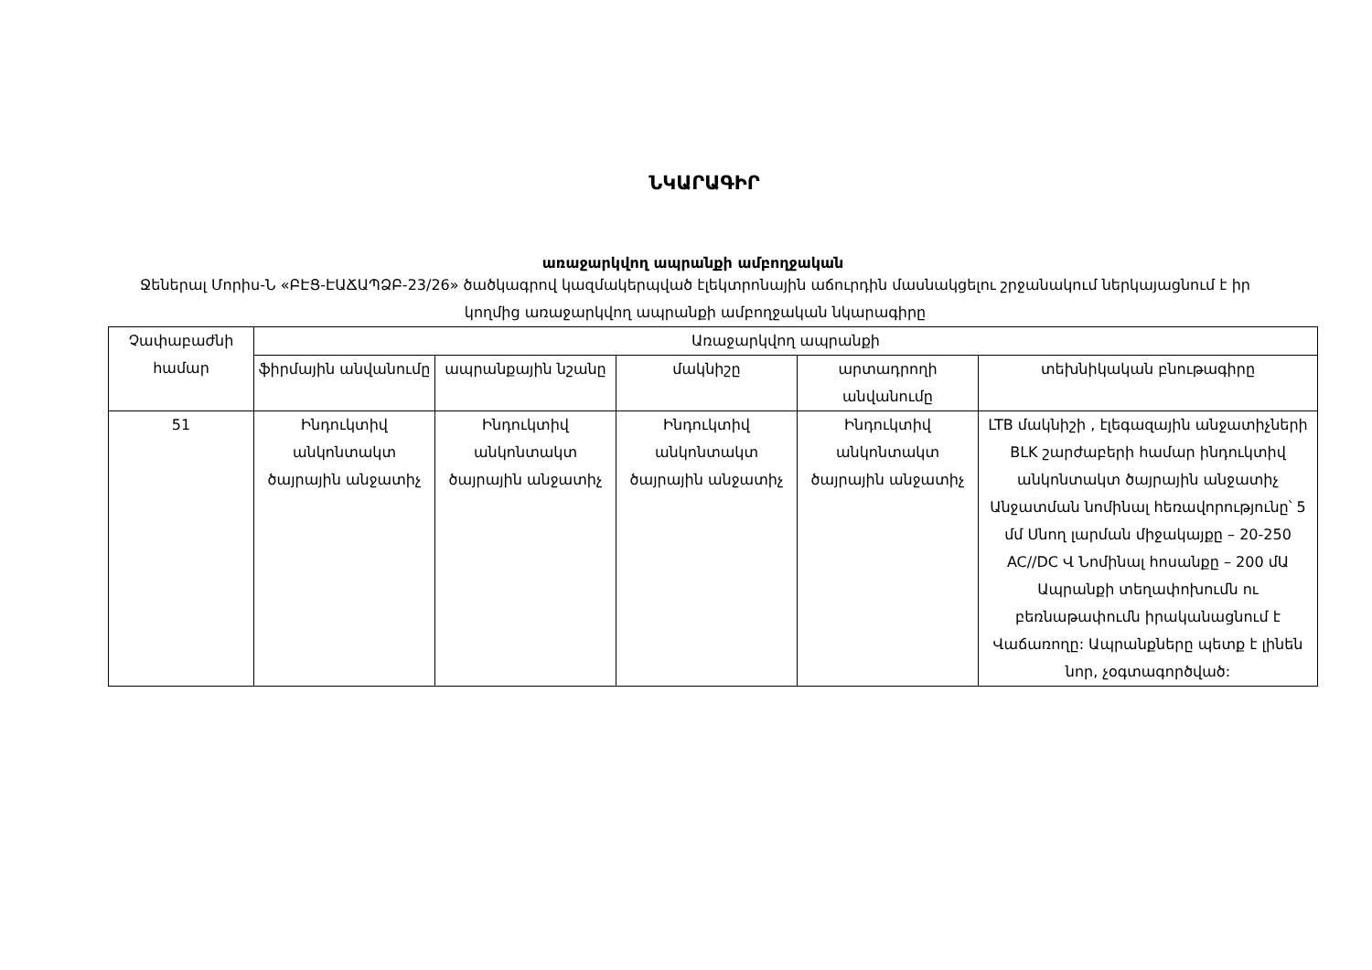ՆԿԱՐԱԳԻՐ
առաջարկվող ապրանքի ամբողջական
Ջեներալ Մորիս-Ն «ԲԷՑ-ԷԱՃԱՊՁԲ-23/26» ծածկագրով կազմակերպված էլեկտրոնային աճուրդին մասնակցելու շրջանակում ներկայացնում է իր կողմից առաջարկվող ապրանքի ամբողջական նկարագիրը
| Չափաբաժնի համար | Առաջարկվող ապրանքի | | | | |
| --- | --- | --- | --- | --- | --- |
| | ֆիրմային անվանումը | ապրանքային նշանը | մակնիշը | արտադրողի անվանումը | տեխնիկական բնութագիրը |
| 51 | Ինդուկտիվ անկոնտակտ ծայրային անջատիչ | Ինդուկտիվ անկոնտակտ ծայրային անջատիչ | Ինդուկտիվ անկոնտակտ ծայրային անջատիչ | Ինդուկտիվ անկոնտակտ ծայրային անջատիչ | LTB մակնիշի , էլեգազային անջատիչների BLK շարժաբերի համար ինդուկտիվ անկոնտակտ ծայրային անջատիչ Անջատման նոմինալ հեռավորությունը՝ 5 մմ Սնող լարման միջակայքը – 20-250 AC//DC Վ Նոմինալ հոսանքը – 200 մԱ Ապրանքի տեղափոխումն ու բեռնաթափումն իրականացնում է Վաճառողը: Ապրանքները պետք է լինեն նոր, չօգտագործված: |